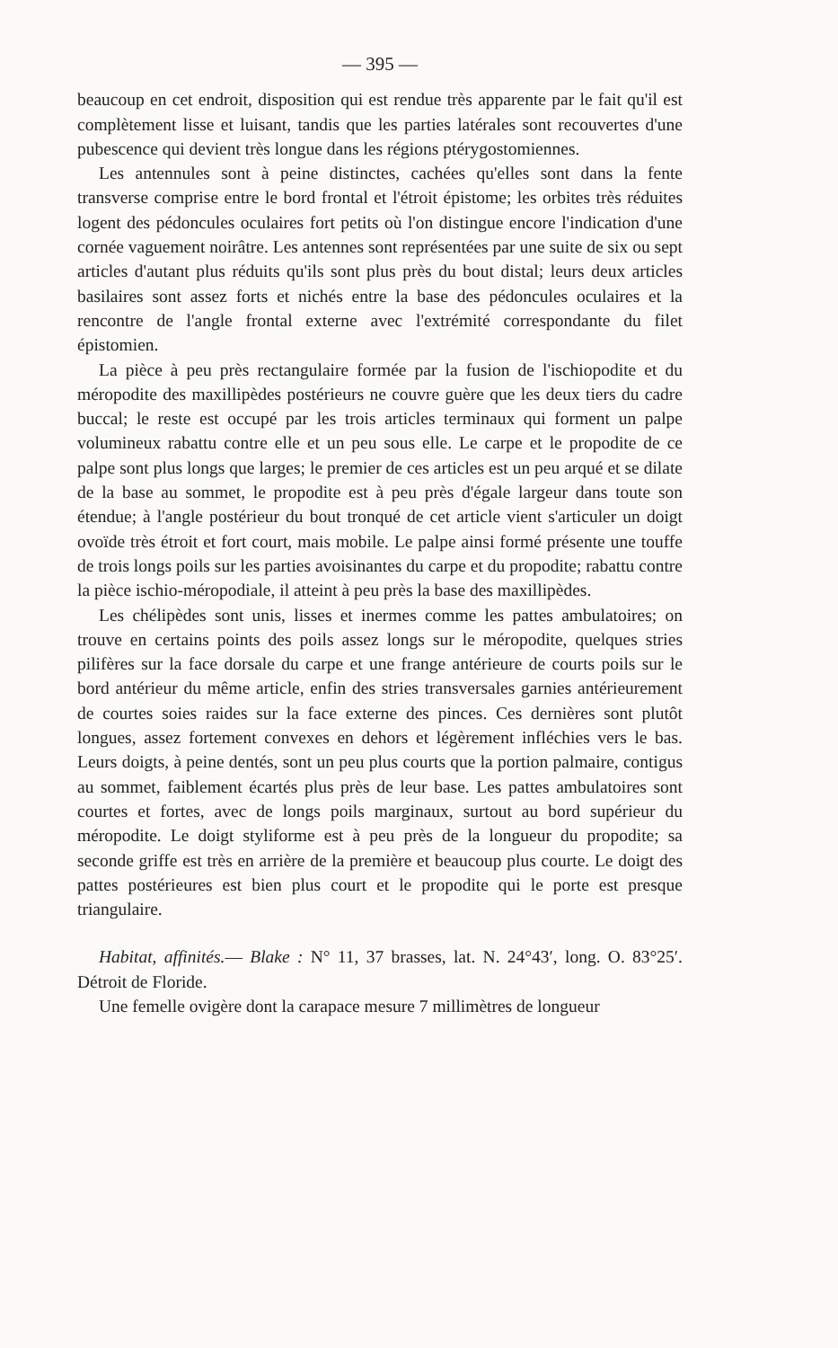— 395 —
beaucoup en cet endroit, disposition qui est rendue très apparente par le fait qu'il est complètement lisse et luisant, tandis que les parties latérales sont recouvertes d'une pubescence qui devient très longue dans les régions ptérygostomiennes.
Les antennules sont à peine distinctes, cachées qu'elles sont dans la fente transverse comprise entre le bord frontal et l'étroit épistome; les orbites très réduites logent des pédoncules oculaires fort petits où l'on distingue encore l'indication d'une cornée vaguement noirâtre. Les antennes sont représentées par une suite de six ou sept articles d'autant plus réduits qu'ils sont plus près du bout distal; leurs deux articles basilaires sont assez forts et nichés entre la base des pédoncules oculaires et la rencontre de l'angle frontal externe avec l'extrémité correspondante du filet épistomien.
La pièce à peu près rectangulaire formée par la fusion de l'ischiopodite et du méropodite des maxillipèdes postérieurs ne couvre guère que les deux tiers du cadre buccal; le reste est occupé par les trois articles terminaux qui forment un palpe volumineux rabattu contre elle et un peu sous elle. Le carpe et le propodite de ce palpe sont plus longs que larges; le premier de ces articles est un peu arqué et se dilate de la base au sommet, le propodite est à peu près d'égale largeur dans toute son étendue; à l'angle postérieur du bout tronqué de cet article vient s'articuler un doigt ovoïde très étroit et fort court, mais mobile. Le palpe ainsi formé présente une touffe de trois longs poils sur les parties avoisinantes du carpe et du propodite; rabattu contre la pièce ischio-méropodiale, il atteint à peu près la base des maxillipèdes.
Les chélipèdes sont unis, lisses et inermes comme les pattes ambulatoires; on trouve en certains points des poils assez longs sur le méropodite, quelques stries pilifères sur la face dorsale du carpe et une frange antérieure de courts poils sur le bord antérieur du même article, enfin des stries transversales garnies antérieurement de courtes soies raides sur la face externe des pinces. Ces dernières sont plutôt longues, assez fortement convexes en dehors et légèrement infléchies vers le bas. Leurs doigts, à peine dentés, sont un peu plus courts que la portion palmaire, contigus au sommet, faiblement écartés plus près de leur base. Les pattes ambulatoires sont courtes et fortes, avec de longs poils marginaux, surtout au bord supérieur du méropodite. Le doigt styliforme est à peu près de la longueur du propodite; sa seconde griffe est très en arrière de la première et beaucoup plus courte. Le doigt des pattes postérieures est bien plus court et le propodite qui le porte est presque triangulaire.
Habitat, affinités.— Blake : N° 11, 37 brasses, lat. N. 24°43′, long. O. 83°25′. Détroit de Floride.
Une femelle ovigère dont la carapace mesure 7 millimètres de longueur